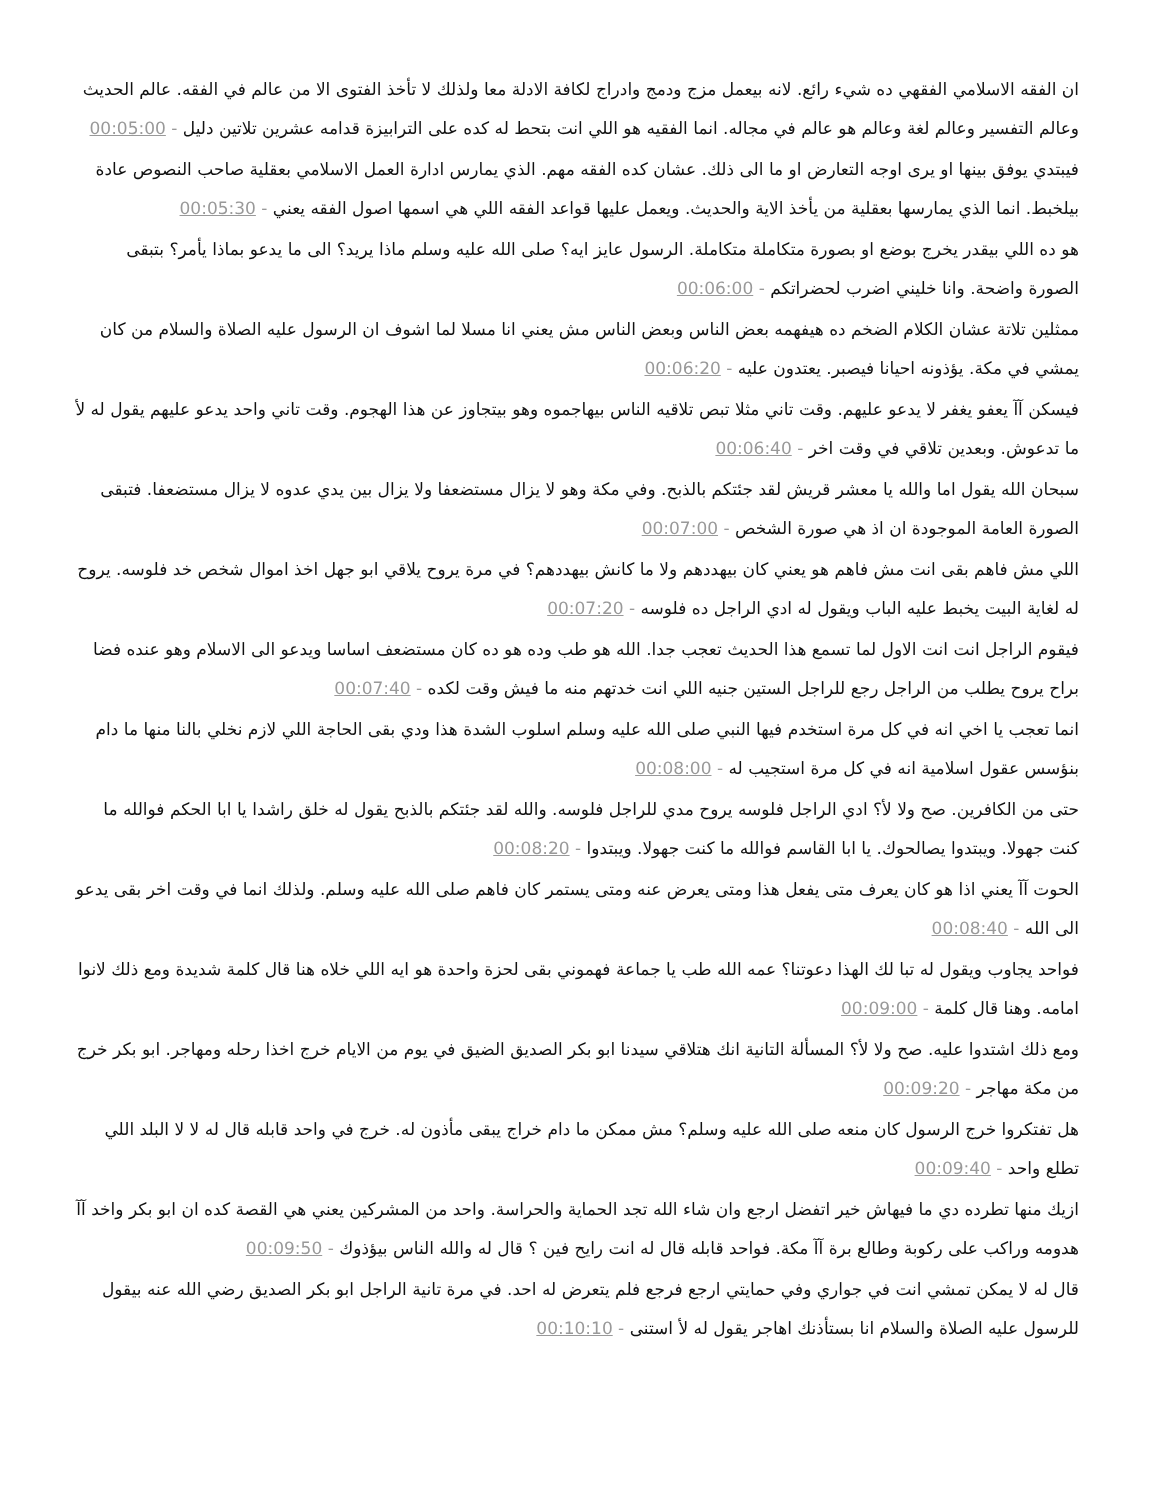ان الفقه الاسلامي الفقهي ده شيء رائع. لانه بيعمل مزج ودمج وادراج لكافة الادلة معا ولذلك لا تأخذ الفتوى الا من عالم في الفقه. عالم الحديث وعالم التفسير وعالم لغة وعالم هو عالم في مجاله. انما الفقيه هو اللي انت بتحط له كده على الترابيزة قدامه عشرين تلاتين دليل - 00:05:00
فيبتدي يوفق بينها او يرى اوجه التعارض او ما الى ذلك. عشان كده الفقه مهم. الذي يمارس ادارة العمل الاسلامي بعقلية صاحب النصوص عادة بيلخبط. انما الذي يمارسها بعقلية من يأخذ الاية والحديث. ويعمل عليها قواعد الفقه اللي هي اسمها اصول الفقه يعني - 00:05:30
هو ده اللي بيقدر يخرج بوضع او بصورة متكاملة متكاملة. الرسول عايز ايه؟ صلى الله عليه وسلم ماذا يريد؟ الى ما يدعو بماذا يأمر؟ بتبقى الصورة واضحة. وانا خليني اضرب لحضراتكم - 00:06:00
ممثلين تلاتة عشان الكلام الضخم ده هيفهمه بعض الناس وبعض الناس مش يعني انا مسلا لما اشوف ان الرسول عليه الصلاة والسلام من كان يمشي في مكة. يؤذونه احيانا فيصبر. يعتدون عليه - 00:06:20
فيسكن آآ يعفو يغفر لا يدعو عليهم. وقت تاني مثلا تبص تلاقيه الناس بيهاجموه وهو بيتجاوز عن هذا الهجوم. وقت تاني واحد يدعو عليهم يقول له لأ ما تدعوش. وبعدين تلاقي في وقت اخر - 00:06:40
سبحان الله يقول اما والله يا معشر قريش لقد جئتكم بالذبح. وفي مكة وهو لا يزال مستضعفا ولا يزال بين يدي عدوه لا يزال مستضعفا. فتبقى الصورة العامة الموجودة ان اذ هي صورة الشخص - 00:07:00
اللي مش فاهم بقى انت مش فاهم هو يعني كان بيهددهم ولا ما كانش بيهددهم؟ في مرة يروح يلاقي ابو جهل اخذ اموال شخص خد فلوسه. يروح له لغاية البيت يخبط عليه الباب ويقول له ادي الراجل ده فلوسه - 00:07:20
فيقوم الراجل انت انت الاول لما تسمع هذا الحديث تعجب جدا. الله هو طب وده هو ده كان مستضعف اساسا ويدعو الى الاسلام وهو عنده فضا براح يروح يطلب من الراجل رجع للراجل الستين جنيه اللي انت خدتهم منه ما فيش وقت لكده - 00:07:40
انما تعجب يا اخي انه في كل مرة استخدم فيها النبي صلى الله عليه وسلم اسلوب الشدة هذا ودي بقى الحاجة اللي لازم نخلي بالنا منها ما دام بنؤسس عقول اسلامية انه في كل مرة استجيب له - 00:08:00
حتى من الكافرين. صح ولا لأ؟ ادي الراجل فلوسه يروح مدي للراجل فلوسه. والله لقد جئتكم بالذبح يقول له خلق راشدا يا ابا الحكم فوالله ما كنت جهولا. ويبتدوا يصالحوك. يا ابا القاسم فوالله ما كنت جهولا. ويبتدوا - 00:08:20
الحوت آآ يعني اذا هو كان يعرف متى يفعل هذا ومتى يعرض عنه ومتى يستمر كان فاهم صلى الله عليه وسلم. ولذلك انما في وقت اخر بقى يدعو الى الله - 00:08:40
فواحد يجاوب ويقول له تبا لك الهذا دعوتنا؟ عمه الله طب يا جماعة فهموني بقى لحزة واحدة هو ايه اللي خلاه هنا قال كلمة شديدة ومع ذلك لانوا امامه. وهنا قال كلمة - 00:09:00
ومع ذلك اشتدوا عليه. صح ولا لأ؟ المسألة التانية انك هتلاقي سيدنا ابو بكر الصديق الضيق في يوم من الايام خرج اخذا رحله ومهاجر. ابو بكر خرج من مكة مهاجر - 00:09:20
هل تفتكروا خرج الرسول كان منعه صلى الله عليه وسلم؟ مش ممكن ما دام خراج يبقى مأذون له. خرج في واحد قابله قال له لا لا البلد اللي تطلع واحد - 00:09:40
ازيك منها تطرده دي ما فيهاش خير اتفضل ارجع وان شاء الله تجد الحماية والحراسة. واحد من المشركين يعني هي القصة كده ان ابو بكر واخد آآ هدومه وراكب على ركوبة وطالع برة آآ مكة. فواحد قابله قال له انت رايح فين ؟ قال له والله الناس بيؤذوك - 00:09:50
قال له لا يمكن تمشي انت في جواري وفي حمايتي ارجع فرجع فلم يتعرض له احد. في مرة تانية الراجل ابو بكر الصديق رضي الله عنه بيقول للرسول عليه الصلاة والسلام انا بستأذنك اهاجر يقول له لأ استنى - 00:10:10